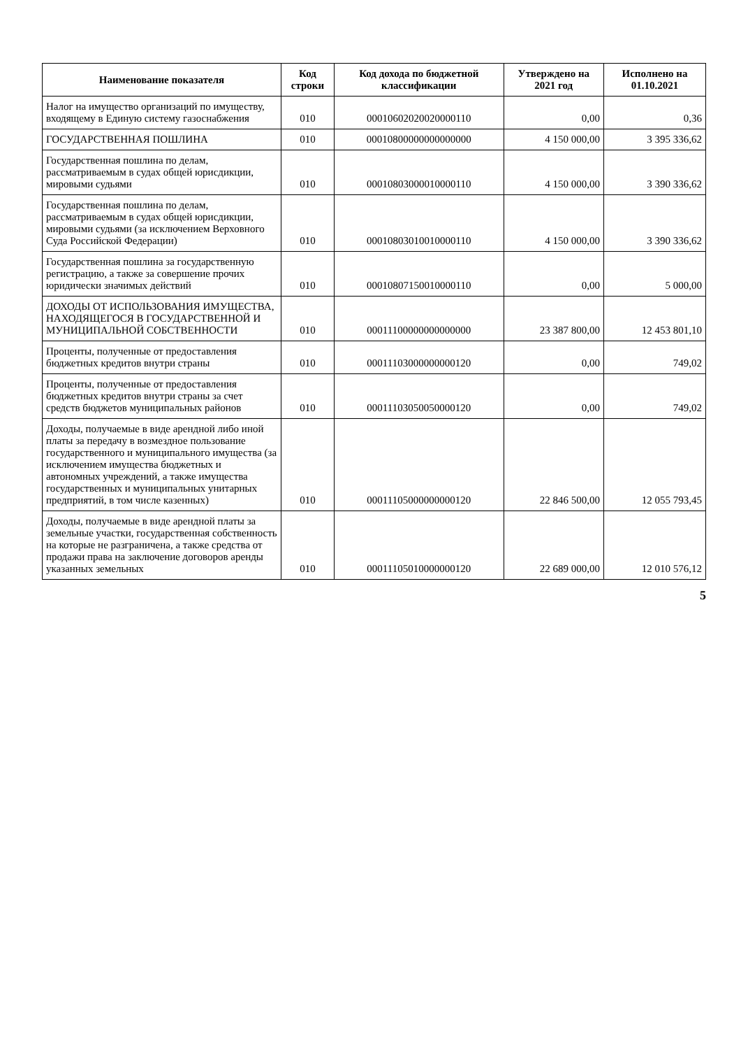| Наименование показателя | Код строки | Код дохода по бюджетной классификации | Утверждено на 2021 год | Исполнено на 01.10.2021 |
| --- | --- | --- | --- | --- |
| Налог на имущество организаций по имуществу, входящему в Единую систему газоснабжения | 010 | 00010602020020000110 | 0,00 | 0,36 |
| ГОСУДАРСТВЕННАЯ ПОШЛИНА | 010 | 00010800000000000000 | 4 150 000,00 | 3 395 336,62 |
| Государственная пошлина по делам, рассматриваемым в судах общей юрисдикции, мировыми судьями | 010 | 00010803000010000110 | 4 150 000,00 | 3 390 336,62 |
| Государственная пошлина по делам, рассматриваемым в судах общей юрисдикции, мировыми судьями (за исключением Верховного Суда Российской Федерации) | 010 | 00010803010010000110 | 4 150 000,00 | 3 390 336,62 |
| Государственная пошлина за государственную регистрацию, а также за совершение прочих юридически значимых действий | 010 | 00010807150010000110 | 0,00 | 5 000,00 |
| ДОХОДЫ ОТ ИСПОЛЬЗОВАНИЯ ИМУЩЕСТВА, НАХОДЯЩЕГОСЯ В ГОСУДАРСТВЕННОЙ И МУНИЦИПАЛЬНОЙ СОБСТВЕННОСТИ | 010 | 00011100000000000000 | 23 387 800,00 | 12 453 801,10 |
| Проценты, полученные от предоставления бюджетных кредитов внутри страны | 010 | 00011103000000000120 | 0,00 | 749,02 |
| Проценты, полученные от предоставления бюджетных кредитов внутри страны за счет средств бюджетов муниципальных районов | 010 | 00011103050050000120 | 0,00 | 749,02 |
| Доходы, получаемые в виде арендной либо иной платы за передачу в возмездное пользование государственного и муниципального имущества (за исключением имущества бюджетных и автономных учреждений, а также имущества государственных и муниципальных унитарных предприятий, в том числе казенных) | 010 | 00011105000000000120 | 22 846 500,00 | 12 055 793,45 |
| Доходы, получаемые в виде арендной платы за земельные участки, государственная собственность на которые не разграничена, а также средства от продажи права на заключение договоров аренды указанных земельных | 010 | 00011105010000000120 | 22 689 000,00 | 12 010 576,12 |
5